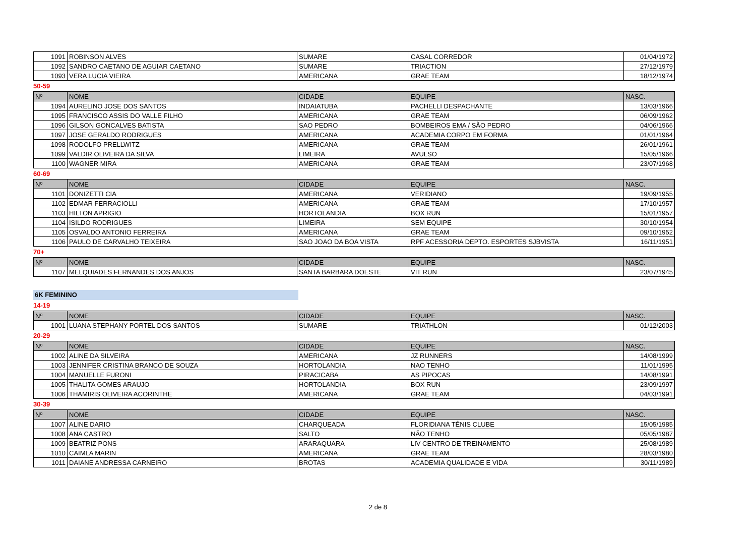| 1091 | ROBINSON ALVES | SUMARE | CASAL CORREDOR | 01/04/1972 |
| 1092 | SANDRO CAETANO DE AGUIAR CAETANO | SUMARE | TRIACTION | 27/12/1979 |
| 1093 | VERA LUCIA VIEIRA | AMERICANA | GRAE TEAM | 18/12/1974 |
50-59
| Nº | NOME | CIDADE | EQUIPE | NASC. |
| --- | --- | --- | --- | --- |
| 1094 | AURELINO JOSE DOS SANTOS | INDAIATUBA | PACHELLI DESPACHANTE | 13/03/1966 |
| 1095 | FRANCISCO ASSIS DO VALLE FILHO | AMERICANA | GRAE TEAM | 06/09/1962 |
| 1096 | GILSON GONCALVES BATISTA | SAO PEDRO | BOMBEIROS EMA / SÃO PEDRO | 04/06/1966 |
| 1097 | JOSE GERALDO RODRIGUES | AMERICANA | ACADEMIA CORPO EM FORMA | 01/01/1964 |
| 1098 | RODOLFO PRELLWITZ | AMERICANA | GRAE TEAM | 26/01/1961 |
| 1099 | VALDIR OLIVEIRA DA SILVA | LIMEIRA | AVULSO | 15/05/1966 |
| 1100 | WAGNER MIRA | AMERICANA | GRAE TEAM | 23/07/1968 |
60-69
| Nº | NOME | CIDADE | EQUIPE | NASC. |
| --- | --- | --- | --- | --- |
| 1101 | DONIZETTI CIA | AMERICANA | VERIDIANO | 19/09/1955 |
| 1102 | EDMAR FERRACIOLLI | AMERICANA | GRAE TEAM | 17/10/1957 |
| 1103 | HILTON APRIGIO | HORTOLANDIA | BOX RUN | 15/01/1957 |
| 1104 | ISILDO RODRIGUES | LIMEIRA | SEM EQUIPE | 30/10/1954 |
| 1105 | OSVALDO ANTONIO FERREIRA | AMERICANA | GRAE TEAM | 09/10/1952 |
| 1106 | PAULO DE CARVALHO TEIXEIRA | SAO JOAO DA BOA VISTA | RPF ACESSORIA DEPTO. ESPORTES SJBVISTA | 16/11/1951 |
70+
| Nº | NOME | CIDADE | EQUIPE | NASC. |
| --- | --- | --- | --- | --- |
| 1107 | MELQUIADES FERNANDES DOS ANJOS | SANTA BARBARA DOESTE | VIT RUN | 23/07/1945 |
6K FEMININO
14-19
| Nº | NOME | CIDADE | EQUIPE | NASC. |
| --- | --- | --- | --- | --- |
| 1001 | LUANA STEPHANY PORTEL DOS SANTOS | SUMARE | TRIATHLON | 01/12/2003 |
20-29
| Nº | NOME | CIDADE | EQUIPE | NASC. |
| --- | --- | --- | --- | --- |
| 1002 | ALINE DA SILVEIRA | AMERICANA | JZ RUNNERS | 14/08/1999 |
| 1003 | JENNIFER CRISTINA BRANCO DE SOUZA | HORTOLANDIA | NAO TENHO | 11/01/1995 |
| 1004 | MANUELLE FURONI | PIRACICABA | AS PIPOCAS | 14/08/1991 |
| 1005 | THALITA GOMES ARAUJO | HORTOLANDIA | BOX RUN | 23/09/1997 |
| 1006 | THAMIRIS OLIVEIRA ACORINTHE | AMERICANA | GRAE TEAM | 04/03/1991 |
30-39
| Nº | NOME | CIDADE | EQUIPE | NASC. |
| --- | --- | --- | --- | --- |
| 1007 | ALINE DARIO | CHARQUEADA | FLORIDIANA TÊNIS CLUBE | 15/05/1985 |
| 1008 | ANA CASTRO | SALTO | NÃO TENHO | 05/05/1987 |
| 1009 | BEATRIZ PONS | ARARAQUARA | LIV CENTRO DE TREINAMENTO | 25/08/1989 |
| 1010 | CAIMLA MARIN | AMERICANA | GRAE TEAM | 28/03/1980 |
| 1011 | DAIANE ANDRESSA CARNEIRO | BROTAS | ACADEMIA QUALIDADE E VIDA | 30/11/1989 |
2 de 8